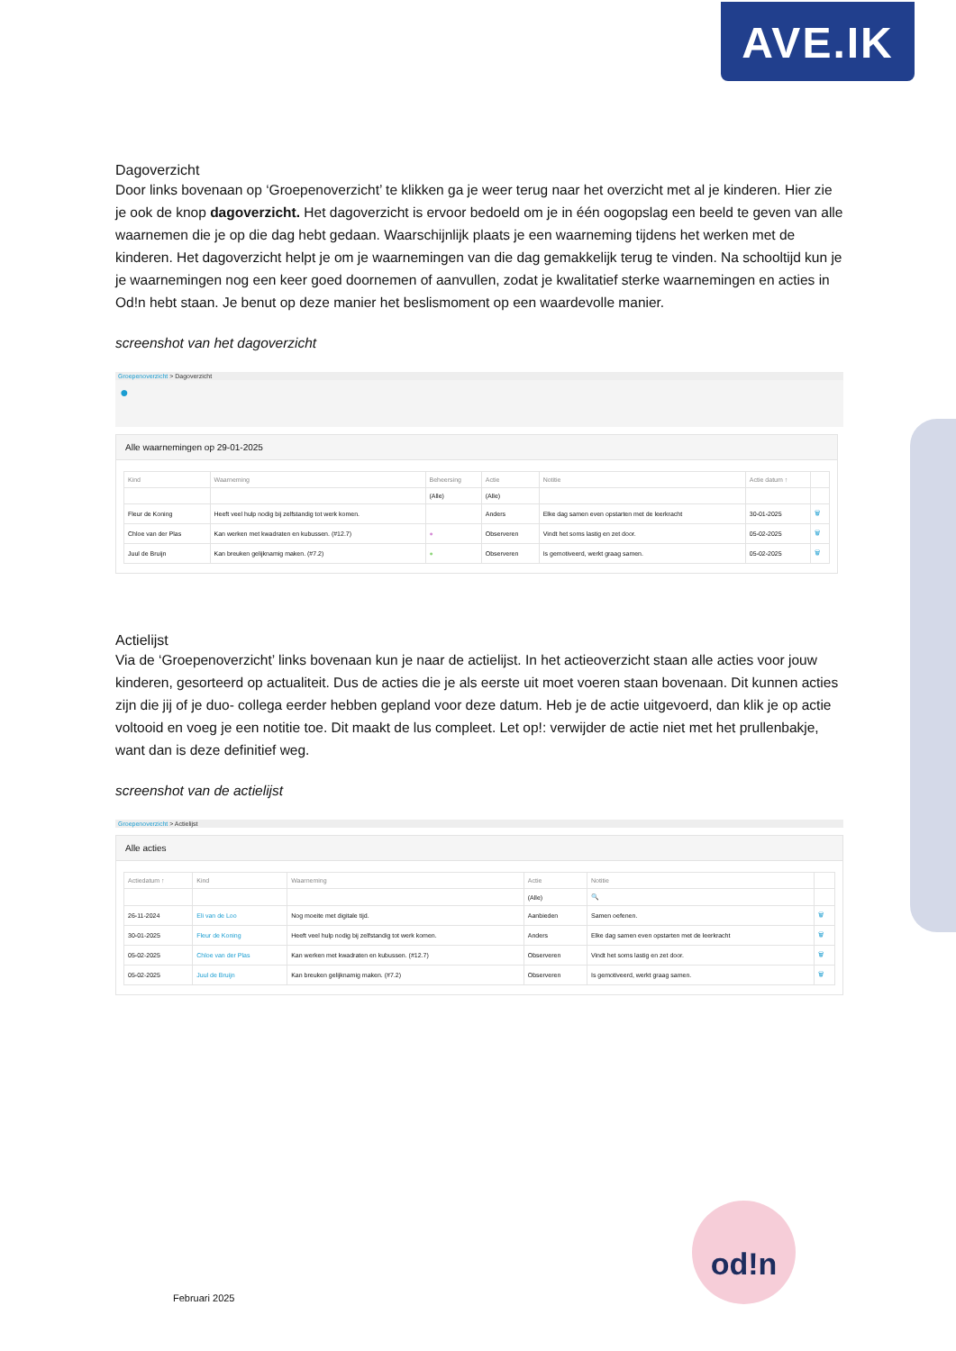AVE.IK
Dagoverzicht
Door links bovenaan op ‘Groepenoverzicht’ te klikken ga je weer terug naar het overzicht met al je kinderen. Hier zie je ook de knop dagoverzicht. Het dagoverzicht is ervoor bedoeld om je in één oogopslag een beeld te geven van alle waarnemen die je op die dag hebt gedaan. Waarschijnlijk plaats je een waarneming tijdens het werken met de kinderen. Het dagoverzicht helpt je om je waarnemingen van die dag gemakkelijk terug te vinden. Na schooltijd kun je je waarnemingen nog een keer goed doornemen of aanvullen, zodat je kwalitatief sterke waarnemingen en acties in Od!n hebt staan. Je benut op deze manier het beslismoment op een waardevolle manier.
screenshot van het dagoverzicht
Groepenoverzicht > Dagoverzicht
●
Alle waarnemingen op 29-01-2025
| Kind | Waarneming | Beheersing | Actie | Notitie | Actie datum ↑ | |
| --- | --- | --- | --- | --- | --- | --- |
| | | (Alle) | (Alle) | | | |
| Fleur de Koning | Heeft veel hulp nodig bij zelfstandig tot werk komen. | | Anders | Elke dag samen even opstarten met de leerkracht | 30-01-2025 | 🗑 |
| Chloe van der Plas | Kan werken met kwadraten en kubussen. (#12.7) | ● | Observeren | Vindt het soms lastig en zet door. | 05-02-2025 | 🗑 |
| Juul de Bruijn | Kan breuken gelijknamig maken. (#7.2) | ● | Observeren | Is gemotiveerd, werkt graag samen. | 05-02-2025 | 🗑 |
Actielijst
Via de ‘Groepenoverzicht’ links bovenaan kun je naar de actielijst. In het actieoverzicht staan alle acties voor jouw kinderen, gesorteerd op actualiteit. Dus de acties die je als eerste uit moet voeren staan bovenaan. Dit kunnen acties zijn die jij of je duo- collega eerder hebben gepland voor deze datum. Heb je de actie uitgevoerd, dan klik je op actie voltooid en voeg je een notitie toe. Dit maakt de lus compleet. Let op!: verwijder de actie niet met het prullenbakje, want dan is deze definitief weg.
screenshot van de actielijst
Groepenoverzicht > Actielijst
Alle acties
| Actiedatum ↑ | Kind | Waarneming | Actie | Notitie | |
| --- | --- | --- | --- | --- | --- |
| | | | (Alle) | 🔍 | |
| 26-11-2024 | Eli van de Loo | Nog moeite met digitale tijd. | Aanbieden | Samen oefenen. | 🗑 |
| 30-01-2025 | Fleur de Koning | Heeft veel hulp nodig bij zelfstandig tot werk komen. | Anders | Elke dag samen even opstarten met de leerkracht | 🗑 |
| 05-02-2025 | Chloe van der Plas | Kan werken met kwadraten en kubussen. (#12.7) | Observeren | Vindt het soms lastig en zet door. | 🗑 |
| 05-02-2025 | Juul de Bruijn | Kan breuken gelijknamig maken. (#7.2) | Observeren | Is gemotiveerd, werkt graag samen. | 🗑 |
Februari 2025
od!n